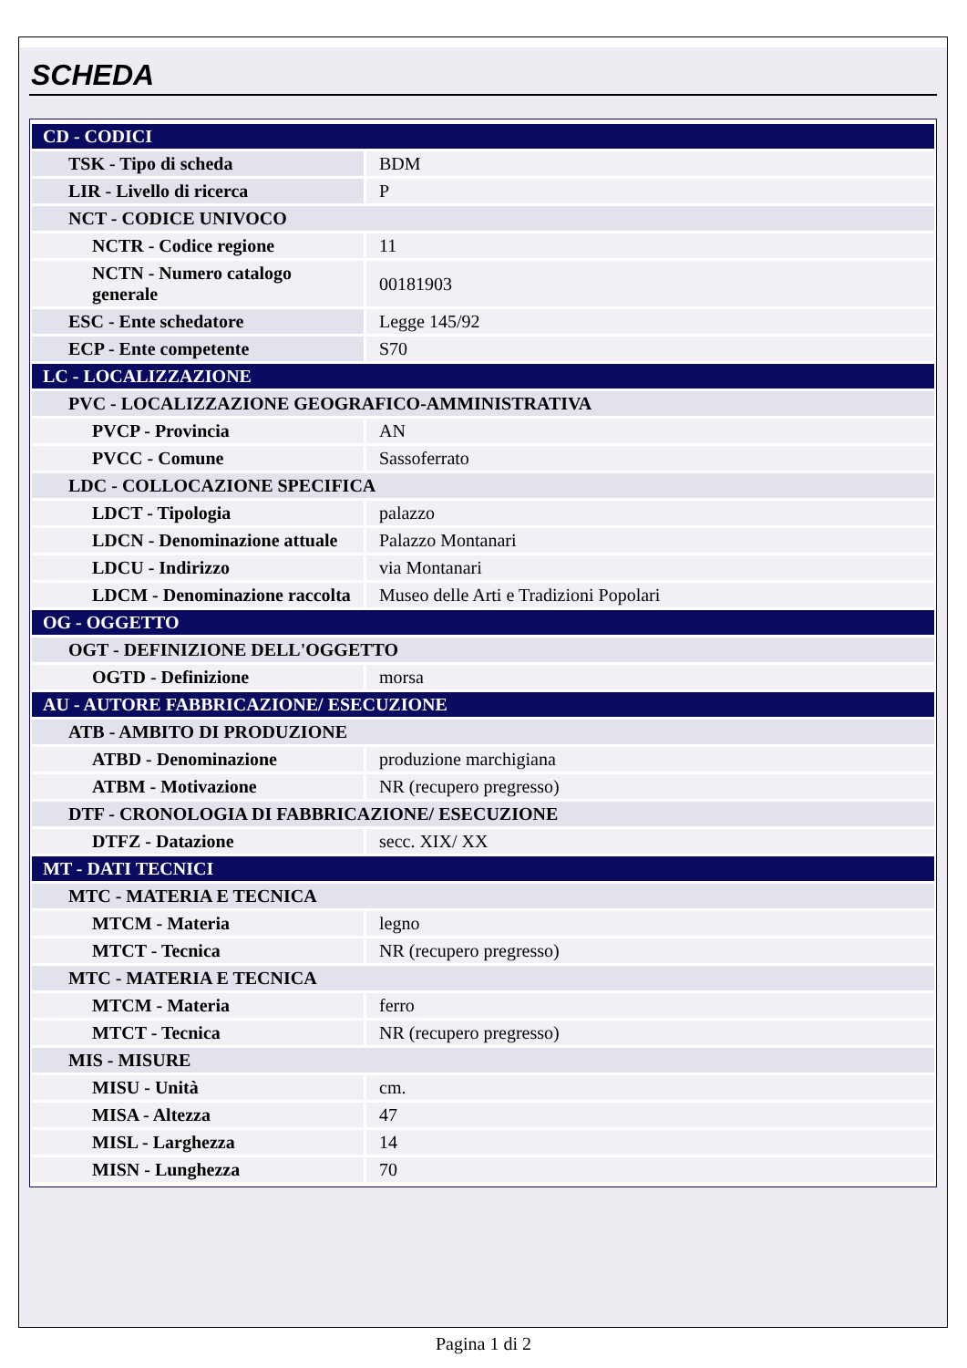SCHEDA
| CD - CODICI | |
| TSK - Tipo di scheda | BDM |
| LIR - Livello di ricerca | P |
| NCT - CODICE UNIVOCO | |
| NCTR - Codice regione | 11 |
| NCTN - Numero catalogo generale | 00181903 |
| ESC - Ente schedatore | Legge 145/92 |
| ECP - Ente competente | S70 |
| LC - LOCALIZZAZIONE | |
| PVC - LOCALIZZAZIONE GEOGRAFICO-AMMINISTRATIVA | |
| PVCP - Provincia | AN |
| PVCC - Comune | Sassoferrato |
| LDC - COLLOCAZIONE SPECIFICA | |
| LDCT - Tipologia | palazzo |
| LDCN - Denominazione attuale | Palazzo Montanari |
| LDCU - Indirizzo | via Montanari |
| LDCM - Denominazione raccolta | Museo delle Arti e Tradizioni Popolari |
| OG - OGGETTO | |
| OGT - DEFINIZIONE DELL'OGGETTO | |
| OGTD - Definizione | morsa |
| AU - AUTORE FABBRICAZIONE/ ESECUZIONE | |
| ATB - AMBITO DI PRODUZIONE | |
| ATBD - Denominazione | produzione marchigiana |
| ATBM - Motivazione | NR (recupero pregresso) |
| DTF - CRONOLOGIA DI FABBRICAZIONE/ ESECUZIONE | |
| DTFZ - Datazione | secc. XIX/ XX |
| MT - DATI TECNICI | |
| MTC - MATERIA E TECNICA | |
| MTCM - Materia | legno |
| MTCT - Tecnica | NR (recupero pregresso) |
| MTC - MATERIA E TECNICA | |
| MTCM - Materia | ferro |
| MTCT - Tecnica | NR (recupero pregresso) |
| MIS - MISURE | |
| MISU - Unità | cm. |
| MISA - Altezza | 47 |
| MISL - Larghezza | 14 |
| MISN - Lunghezza | 70 |
Pagina 1 di 2